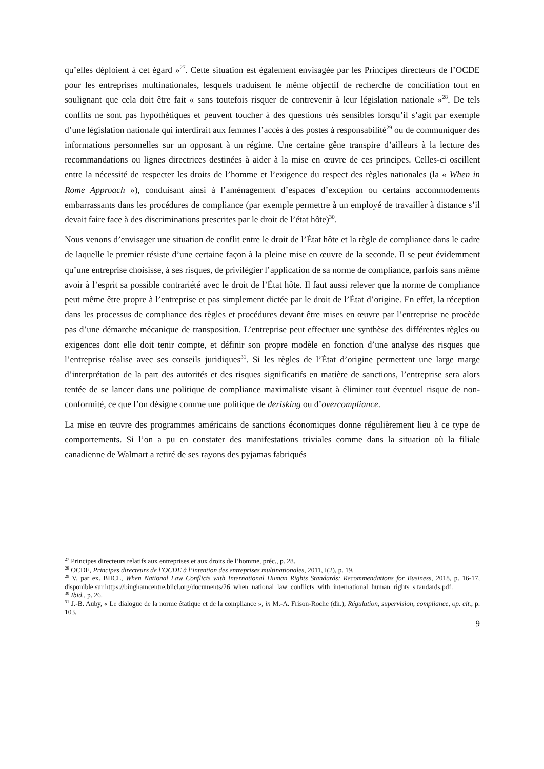qu’elles déploient à cet égard »<sup>27</sup>. Cette situation est également envisagée par les Principes directeurs de l’OCDE pour les entreprises multinationales, lesquels traduisent le même objectif de recherche de conciliation tout en soulignant que cela doit être fait « sans toutefois risquer de contrevenir à leur législation nationale »<sup>28</sup>. De tels conflits ne sont pas hypothétiques et peuvent toucher à des questions très sensibles lorsqu’il s’agit par exemple d’une législation nationale qui interdirait aux femmes l’accès à des postes à responsabilité<sup>29</sup> ou de communiquer des informations personnelles sur un opposant à un régime. Une certaine gêne transpire d’ailleurs à la lecture des recommandations ou lignes directrices destinées à aider à la mise en œuvre de ces principes. Celles-ci oscillent entre la nécessité de respecter les droits de l’homme et l’exigence du respect des règles nationales (la « When in Rome Approach »), conduisant ainsi à l’aménagement d’espaces d’exception ou certains accommodements embarrassants dans les procédures de compliance (par exemple permettre à un employé de travailler à distance s’il devait faire face à des discriminations prescrites par le droit de l’état hôte)<sup>30</sup>.
Nous venons d’envisager une situation de conflit entre le droit de l’État hôte et la règle de compliance dans le cadre de laquelle le premier résiste d’une certaine façon à la pleine mise en œuvre de la seconde. Il se peut évidemment qu’une entreprise choisisse, à ses risques, de privilégier l’application de sa norme de compliance, parfois sans même avoir à l’esprit sa possible contrariété avec le droit de l’État hôte. Il faut aussi relever que la norme de compliance peut même être propre à l’entreprise et pas simplement dictée par le droit de l’État d’origine. En effet, la réception dans les processus de compliance des règles et procédures devant être mises en œuvre par l’entreprise ne procède pas d’une démarche mécanique de transposition. L’entreprise peut effectuer une synthèse des différentes règles ou exigences dont elle doit tenir compte, et définir son propre modèle en fonction d’une analyse des risques que l’entreprise réalise avec ses conseils juridiques<sup>31</sup>. Si les règles de l’État d’origine permettent une large marge d’interprétation de la part des autorités et des risques significatifs en matière de sanctions, l’entreprise sera alors tentée de se lancer dans une politique de compliance maximaliste visant à éliminer tout éventuel risque de non-conformité, ce que l’on désigne comme une politique de derisking ou d’overcompliance.
La mise en œuvre des programmes américains de sanctions économiques donne régulièrement lieu à ce type de comportements. Si l’on a pu en constater des manifestations triviales comme dans la situation où la filiale canadienne de Walmart a retiré de ses rayons des pyjamas fabriqués
<sup>27</sup> Principes directeurs relatifs aux entreprises et aux droits de l’homme, préc., p. 28.
<sup>28</sup> OCDE, Principes directeurs de l’OCDE à l’intention des entreprises multinationales, 2011, I(2), p. 19.
<sup>29</sup> V. par ex. BIICL, When National Law Conflicts with International Human Rights Standards: Recommendations for Business, 2018, p. 16-17, disponible sur https://binghamcentre.biicl.org/documents/26_when_national_law_conflicts_with_international_human_rights_s tandards.pdf.
<sup>30</sup> Ibid., p. 26.
<sup>31</sup> J.-B. Auby, « Le dialogue de la norme étatique et de la compliance », in M.-A. Frison-Roche (dir.), Régulation, supervision, compliance, op. cit., p. 103.
9